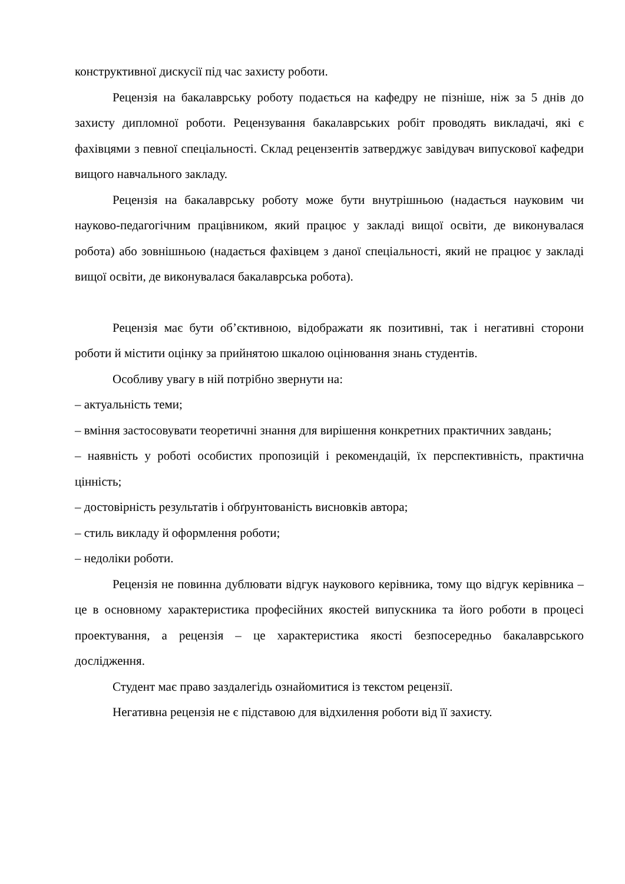конструктивної дискусії під час захисту роботи.
Рецензія на бакалаврську роботу подається на кафедру не пізніше, ніж за 5 днів до захисту дипломної роботи. Рецензування бакалаврських робіт проводять викладачі, які є фахівцями з певної спеціальності. Склад рецензентів затверджує завідувач випускової кафедри вищого навчального закладу.
Рецензія на бакалаврську роботу може бути внутрішньою (надається науковим чи науково-педагогічним працівником, який працює у закладі вищої освіти, де виконувалася робота) або зовнішньою (надається фахівцем з даної спеціальності, який не працює у закладі вищої освіти, де виконувалася бакалаврська робота).
Рецензія має бути об’єктивною, відображати як позитивні, так і негативні сторони роботи й містити оцінку за прийнятою шкалою оцінювання знань студентів.
Особливу увагу в ній потрібно звернути на:
– актуальність теми;
– вміння застосовувати теоретичні знання для вирішення конкретних практичних завдань;
– наявність у роботі особистих пропозицій і рекомендацій, їх перспективність, практична цінність;
– достовірність результатів і обґрунтованість висновків автора;
– стиль викладу й оформлення роботи;
– недоліки роботи.
Рецензія не повинна дублювати відгук наукового керівника, тому що відгук керівника – це в основному характеристика професійних якостей випускника та його роботи в процесі проектування, а рецензія – це характеристика якості безпосередньо бакалаврського дослідження.
Студент має право заздалегідь ознайомитися із текстом рецензії.
Негативна рецензія не є підставою для відхилення роботи від її захисту.